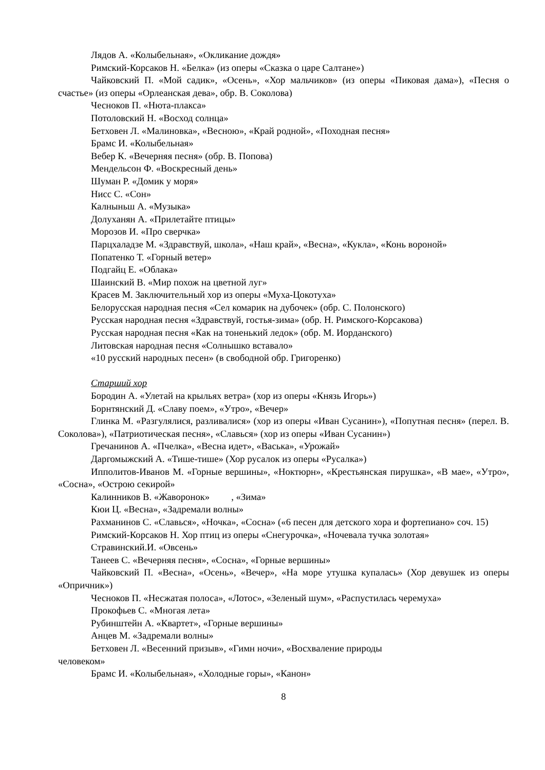Лядов А. «Колыбельная», «Окликание дождя»
Римский-Корсаков Н. «Белка» (из оперы «Сказка о царе Салтане»)
Чайковский П. «Мой садик», «Осень», «Хор мальчиков» (из оперы «Пиковая дама»), «Песня о счастье» (из оперы «Орлеанская дева», обр. В. Соколова)
Чесноков П. «Нюта-плакса»
Потоловский Н. «Восход солнца»
Бетховен Л. «Малиновка», «Весною», «Край родной», «Походная песня»
Брамс И. «Колыбельная»
Вебер К. «Вечерняя песня» (обр. В. Попова)
Мендельсон Ф. «Воскресный день»
Шуман Р. «Домик у моря»
Нисс С. «Сон»
Калныньш А. «Музыка»
Долуханян А. «Прилетайте птицы»
Морозов И. «Про сверчка»
Парцхаладзе М. «Здравствуй, школа», «Наш край», «Весна», «Кукла», «Конь вороной»
Попатенко Т. «Горный ветер»
Подгайц Е. «Облака»
Шаинский В. «Мир похож на цветной луг»
Красев М. Заключительный хор из оперы «Муха-Цокотуха»
Белорусская народная песня «Сел комарик на дубочек» (обр. С. Полонского)
Русская народная песня «Здравствуй, гостья-зима» (обр. Н. Римского-Корсакова)
Русская народная песня «Как на тоненький ледок» (обр. М. Иорданского)
Литовская народная песня «Солнышко вставало»
«10 русский народных песен» (в свободной обр. Григоренко)
Старший хор
Бородин А. «Улетай на крыльях ветра» (хор из оперы «Князь Игорь»)
Борнтянский Д. «Славу поем», «Утро», «Вечер»
Глинка М. «Разгулялися, разливалися» (хор из оперы «Иван Сусанин»), «Попутная песня» (перел. В. Соколова»), «Патриотическая песня», «Славься» (хор из оперы «Иван Сусанин»)
Гречанинов А. «Пчелка», «Весна идет», «Васька», «Урожай»
Даргомыжский А. «Тише-тише» (Хор русалок из оперы «Русалка»)
Ипполитов-Иванов М. «Горные вершины», «Ноктюрн», «Крестьянская пирушка», «В мае», «Утро», «Сосна», «Острою секирой»
Калинников В. «Жаворонок» , «Зима»
Кюи Ц. «Весна», «Задремали волны»
Рахманинов С. «Славься», «Ночка», «Сосна» («6 песен для детского хора и фортепиано» соч. 15)
Римский-Корсаков Н. Хор птиц из оперы «Снегурочка», «Ночевала тучка золотая»
Стравинский.И. «Овсень»
Танеев С. «Вечерняя песня», «Сосна», «Горные вершины»
Чайковский П. «Весна», «Осень», «Вечер», «На море утушка купалась» (Хор девушек из оперы «Опричник»)
Чесноков П. «Несжатая полоса», «Лотос», «Зеленый шум», «Распустилась черемуха»
Прокофьев С. «Многая лета»
Рубинштейн А. «Квартет», «Горные вершины»
Анцев М. «Задремали волны»
Бетховен Л. «Весенний призыв», «Гимн ночи», «Восхваление природы
человеком»
Брамс И. «Колыбельная», «Холодные горы», «Канон»
8